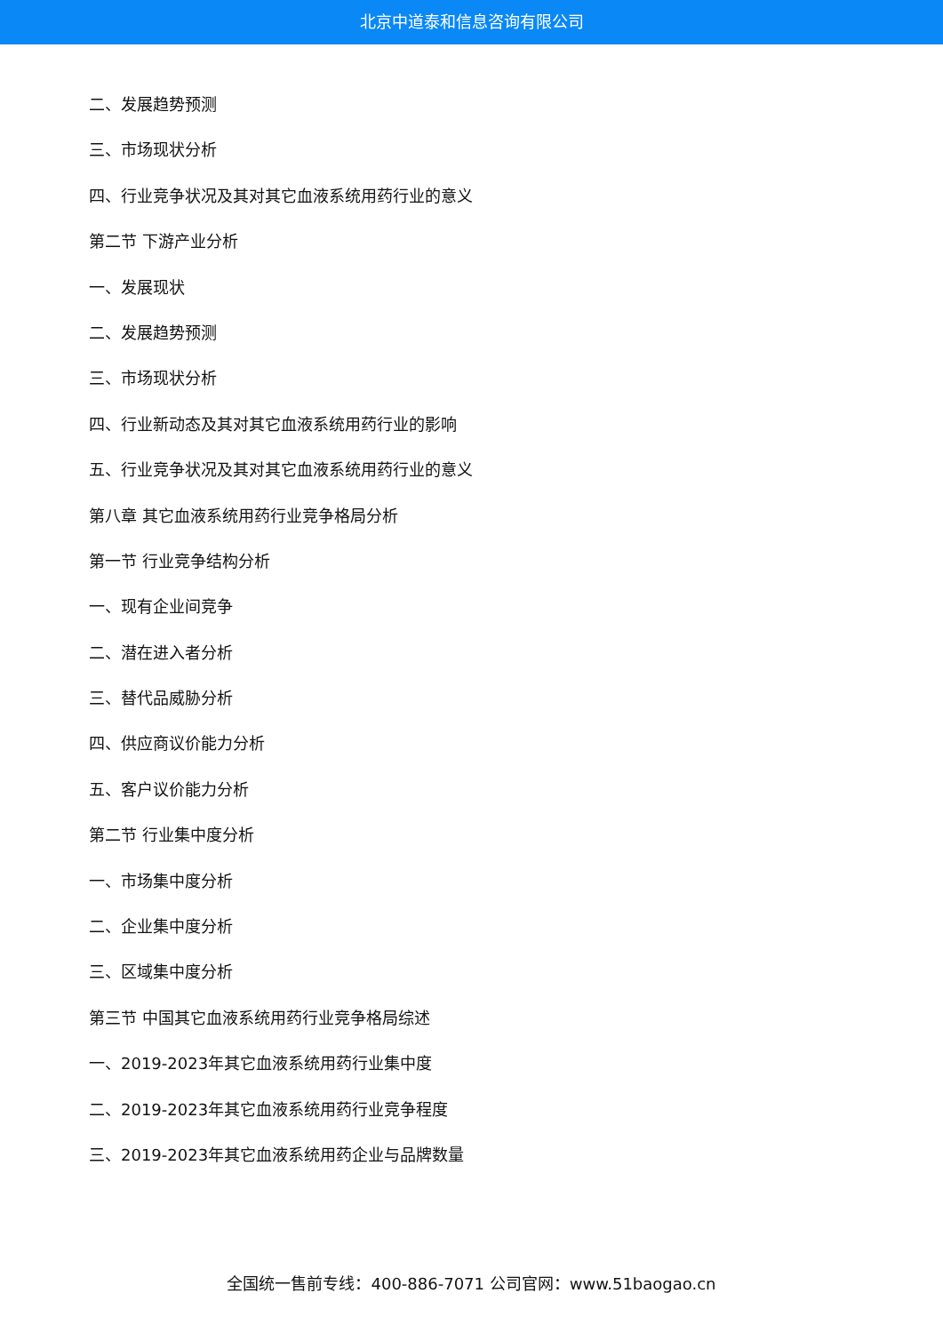北京中道泰和信息咨询有限公司
二、发展趋势预测
三、市场现状分析
四、行业竞争状况及其对其它血液系统用药行业的意义
第二节 下游产业分析
一、发展现状
二、发展趋势预测
三、市场现状分析
四、行业新动态及其对其它血液系统用药行业的影响
五、行业竞争状况及其对其它血液系统用药行业的意义
第八章 其它血液系统用药行业竞争格局分析
第一节 行业竞争结构分析
一、现有企业间竞争
二、潜在进入者分析
三、替代品威胁分析
四、供应商议价能力分析
五、客户议价能力分析
第二节 行业集中度分析
一、市场集中度分析
二、企业集中度分析
三、区域集中度分析
第三节 中国其它血液系统用药行业竞争格局综述
一、2019-2023年其它血液系统用药行业集中度
二、2019-2023年其它血液系统用药行业竞争程度
三、2019-2023年其它血液系统用药企业与品牌数量
全国统一售前专线：400-886-7071 公司官网：www.51baogao.cn